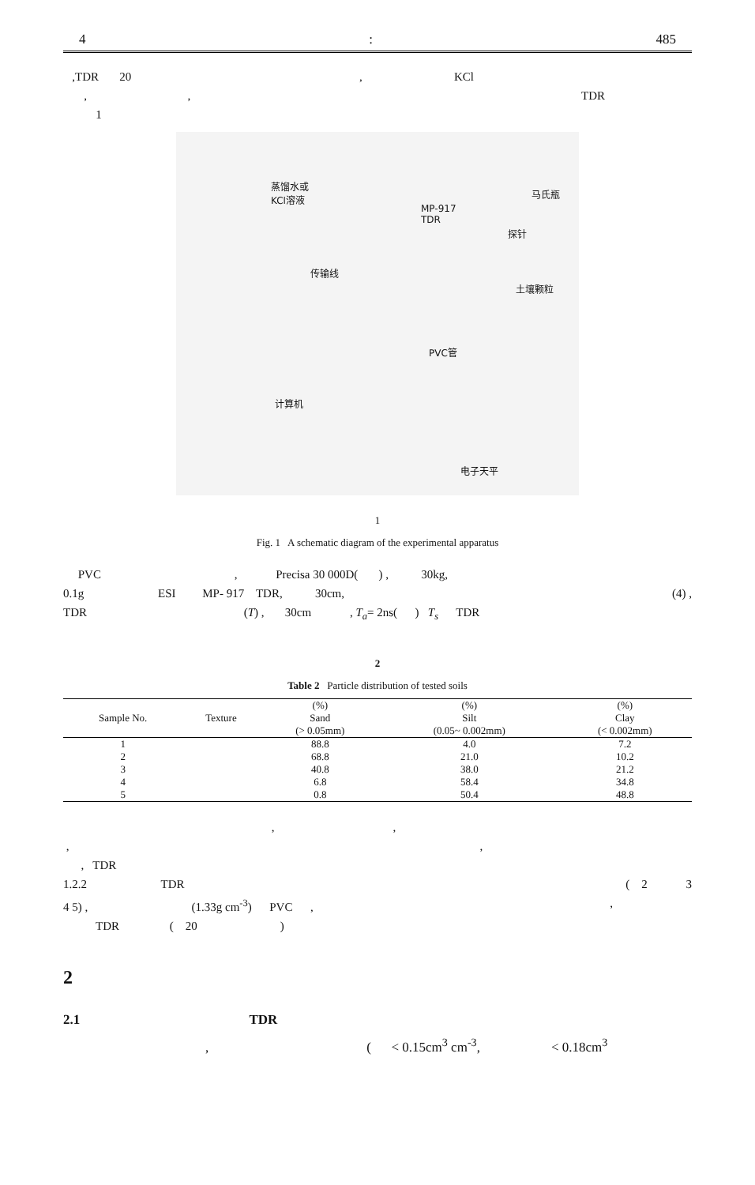4: 485
,TDR 20 , KCl
, , TDR
1
蒸馏水或
KCl溶液
MP-917
TDR
马氏瓶
探针
传输线
土壤颗粒
PVC管
计算机
电子天平
1
Fig. 1 A schematic diagram of the experimental apparatus
PVC , Precisa 30 000D( ) , 30kg,
0.1g ESI MP- 917 TDR, 30cm, (4) ,
TDR (T) , 30cm , T<sub>a</sub>= 2ns( ) T<sub>s</sub> TDR
2
Table 2 Particle distribution of tested soils
| Sample No. | Texture | (%) | (%) | (%) |
| --- | --- | --- | --- | --- |
| | | Sand (> 0.05mm) | Silt (0.05~ 0.002mm) | Clay (< 0.002mm) |
| 1 | | 88.8 | 4.0 | 7.2 |
| 2 | | 68.8 | 21.0 | 10.2 |
| 3 | | 40.8 | 38.0 | 21.2 |
| 4 | | 6.8 | 58.4 | 34.8 |
| 5 | | 0.8 | 50.4 | 48.8 |
,,
,,
, TDR
1.2.2 TDR ( 2 3
4 5) , (1.33g cm<sup>-3</sup>) PVC , ,
TDR ( 20 )
2
2.1 TDR
, ( < 0.15cm<sup>3</sup> cm<sup>-3</sup>, < 0.18cm<sup>3</sup>